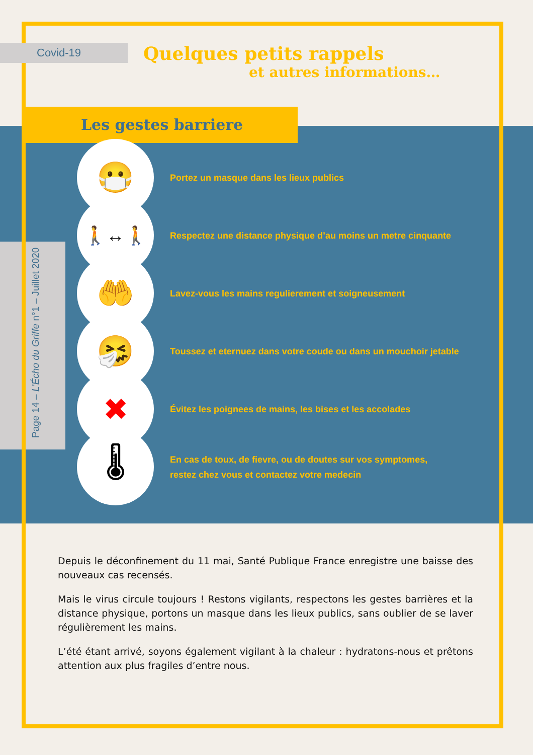Covid-19
Quelques petits rappels
et autres informations…
Les gestes barriere
Page 14 – L’Écho du Griffe n°1 – Juillet 2020
😷
Portez un masque dans les lieux publics
🚶↔🚶
Respectez une distance physique d’au moins un metre cinquante
🤲
Lavez-vous les mains regulierement et soigneusement
🤧
Toussez et eternuez dans votre coude ou dans un mouchoir jetable
✖
Évitez les poignees de mains, les bises et les accolades
🌡
En cas de toux, de fievre, ou de doutes sur vos symptomes,
restez chez vous et contactez votre medecin
Depuis le déconfinement du 11 mai, Santé Publique France enregistre une baisse des nouveaux cas recensés.
Mais le virus circule toujours ! Restons vigilants, respectons les gestes barrières et la distance physique, portons un masque dans les lieux publics, sans oublier de se laver régulièrement les mains.
L’été étant arrivé, soyons également vigilant à la chaleur : hydratons-nous et prêtons attention aux plus fragiles d’entre nous.